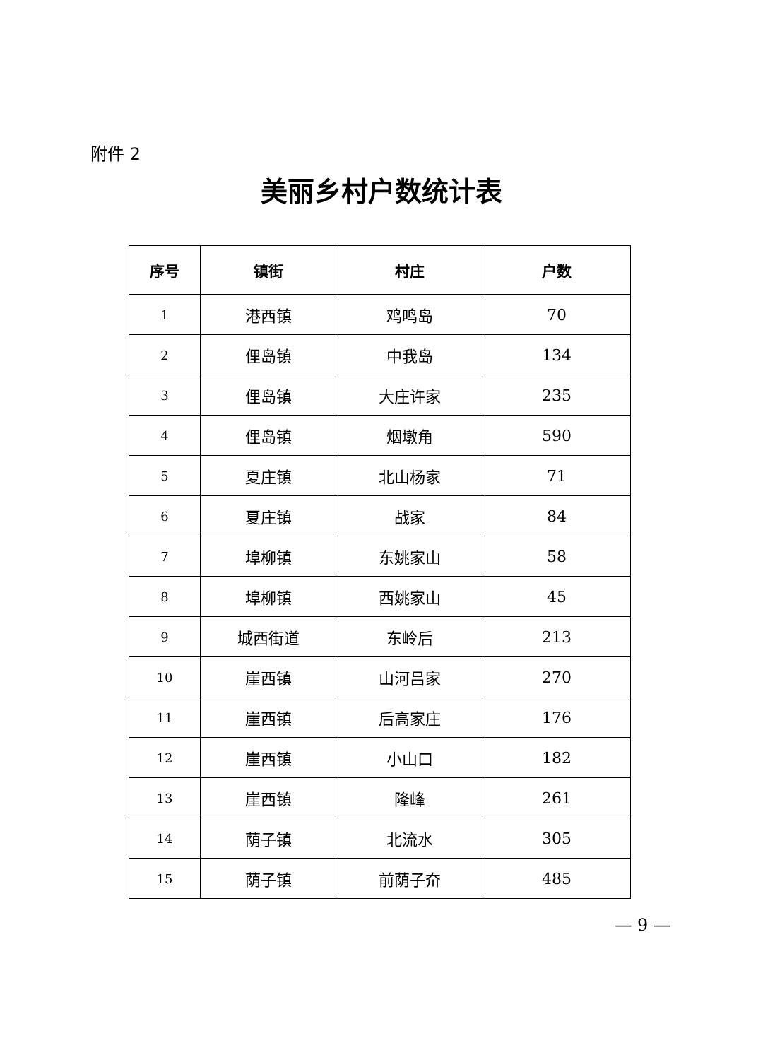附件 2
美丽乡村户数统计表
| 序号 | 镇街 | 村庄 | 户数 |
| --- | --- | --- | --- |
| 1 | 港西镇 | 鸡鸣岛 | 70 |
| 2 | 俚岛镇 | 中我岛 | 134 |
| 3 | 俚岛镇 | 大庄许家 | 235 |
| 4 | 俚岛镇 | 烟墩角 | 590 |
| 5 | 夏庄镇 | 北山杨家 | 71 |
| 6 | 夏庄镇 | 战家 | 84 |
| 7 | 埠柳镇 | 东姚家山 | 58 |
| 8 | 埠柳镇 | 西姚家山 | 45 |
| 9 | 城西街道 | 东岭后 | 213 |
| 10 | 崖西镇 | 山河吕家 | 270 |
| 11 | 崖西镇 | 后高家庄 | 176 |
| 12 | 崖西镇 | 小山口 | 182 |
| 13 | 崖西镇 | 隆峰 | 261 |
| 14 | 荫子镇 | 北流水 | 305 |
| 15 | 荫子镇 | 前荫子夼 | 485 |
— 9 —